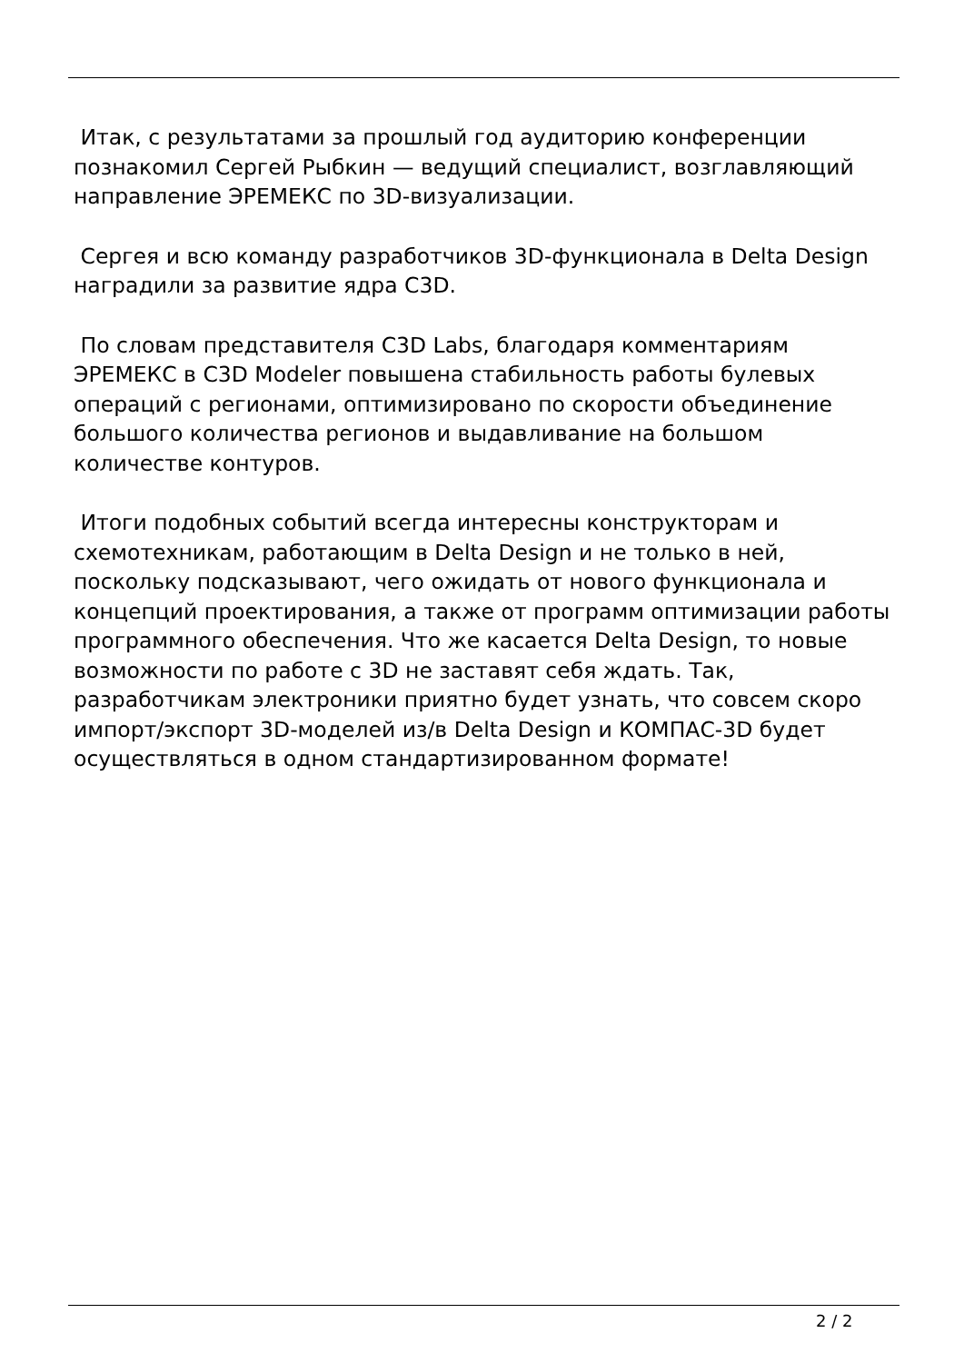Итак, с результатами за прошлый год аудиторию конференции познакомил Сергей Рыбкин — ведущий специалист, возглавляющий направление ЭРЕМЕКС по 3D-визуализации.
Сергея и всю команду разработчиков 3D-функционала в Delta Design наградили за развитие ядра C3D.
По словам представителя C3D Labs, благодаря комментариям ЭРЕМЕКС в C3D Modeler повышена стабильность работы булевых операций с регионами, оптимизировано по скорости объединение большого количества регионов и выдавливание на большом количестве контуров.
Итоги подобных событий всегда интересны конструкторам и схемотехникам, работающим в Delta Design и не только в ней, поскольку подсказывают, чего ожидать от нового функционала и концепций проектирования, а также от программ оптимизации работы программного обеспечения. Что же касается Delta Design, то новые возможности по работе с 3D не заставят себя ждать. Так, разработчикам электроники приятно будет узнать, что совсем скоро импорт/экспорт 3D-моделей из/в Delta Design и КОМПАС-3D будет осуществляться в одном стандартизированном формате!
2 / 2